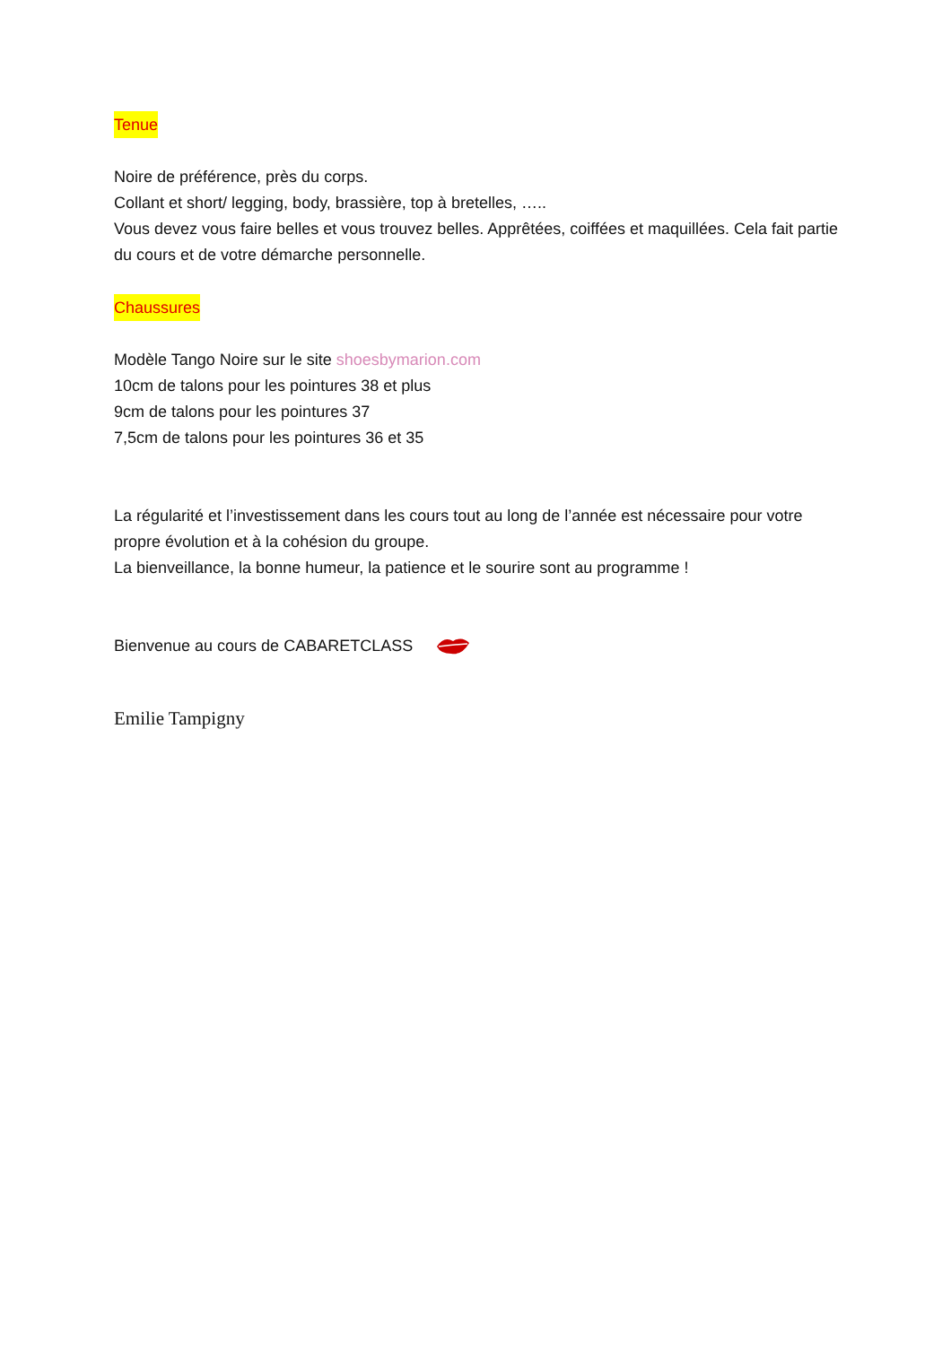Tenue
Noire de préférence, près du corps.
Collant et short/ legging, body, brassière, top à bretelles, …..
Vous devez vous faire belles et vous trouvez belles. Apprêtées, coiffées et maquillées. Cela fait partie du cours et de votre démarche personnelle.
Chaussures
Modèle Tango Noire sur le site shoesbymarion.com
10cm de talons pour les pointures 38 et plus
9cm de talons pour les pointures 37
7,5cm de talons pour les pointures 36 et 35
La régularité et l’investissement dans les cours tout au long de l’année est nécessaire pour votre propre évolution et à la cohésion du groupe.
La bienveillance, la bonne humeur, la patience et le sourire sont au programme !
Bienvenue au cours de CABARETCLASS
Emilie Tampigny